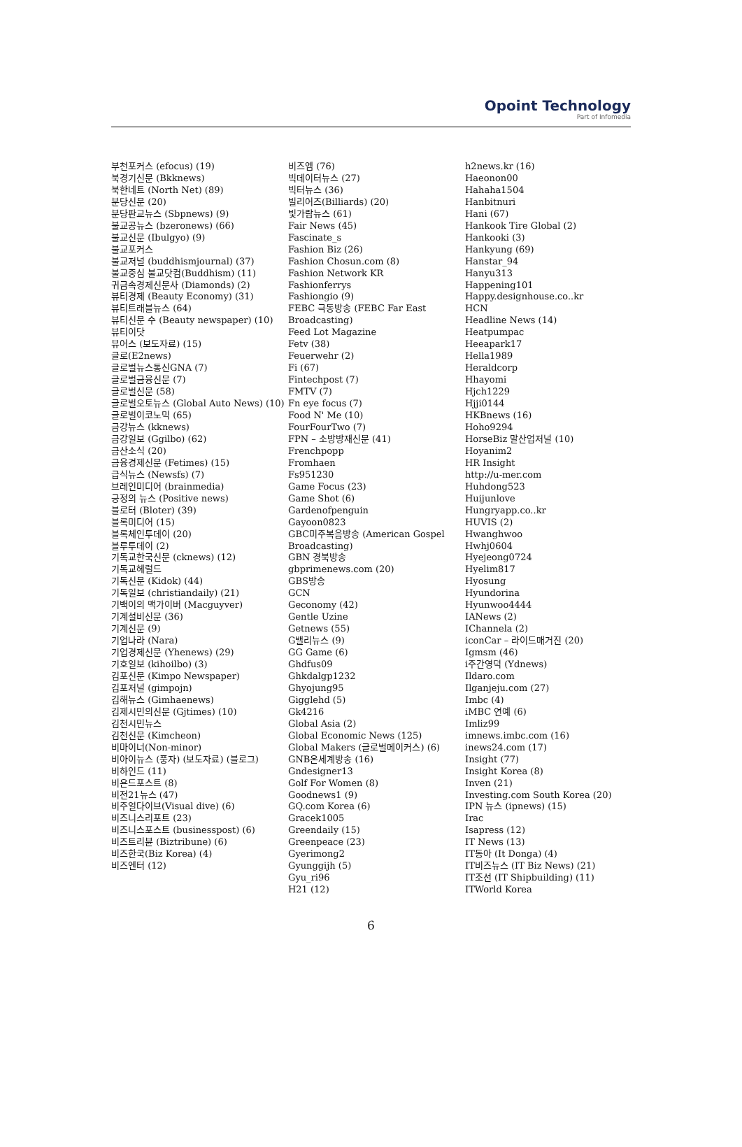Opoint Technology
Part of Infomedia
부천포커스 (efocus) (19)
북경기신문 (Bkknews)
북한네트 (North Net) (89)
분당신문 (20)
분당판교뉴스 (Sbpnews) (9)
불교공뉴스 (bzeronews) (66)
불교신문 (Ibulgyo) (9)
불교포커스
불교저널 (buddhismjournal) (37)
불교중심 불교닷컴(Buddhism) (11)
귀금속경제신문사 (Diamonds) (2)
뷰티경제 (Beauty Economy) (31)
뷰티트래블뉴스 (64)
뷰티신문 수 (Beauty newspaper) (10)
뷰티이닷
뷰어스 (보도자료) (15)
글로(E2news)
글로벌뉴스통신GNA (7)
글로벌금융신문 (7)
글로벌신문 (58)
글로벌오토뉴스 (Global Auto News) (10)
글로벌이코노믹 (65)
금강뉴스 (kknews)
금강일보 (Ggilbo) (62)
금산소식 (20)
금융경제신문 (Fetimes) (15)
급식뉴스 (Newsfs) (7)
브레인미디어 (brainmedia)
긍정의 뉴스 (Positive news)
블로터 (Bloter) (39)
블록미디어 (15)
블록체인투데이 (20)
블루투데이 (2)
기독교한국신문 (cknews) (12)
기독교헤럴드
기독신문 (Kidok) (44)
기독일보 (christiandaily) (21)
기백이의 맥가이버 (Macguyver)
기계설비신문 (36)
기계신문 (9)
기업나라 (Nara)
기업경제신문 (Yhenews) (29)
기호일보 (kihoilbo) (3)
김포신문 (Kimpo Newspaper)
김포저널 (gimpojn)
김해뉴스 (Gimhaenews)
김제시민의신문 (Gjtimes) (10)
김천시민뉴스
김천신문 (Kimcheon)
비마이너(Non-minor)
비아이뉴스 (풍자) (보도자료) (블로그)
비하인드 (11)
비욘드포스트 (8)
비전21뉴스 (47)
비주얼다이브(Visual dive) (6)
비즈니스리포트 (23)
비즈니스포스트 (businesspost) (6)
비즈트리뷴 (Biztribune) (6)
비즈한국(Biz Korea) (4)
비즈엔터 (12)
비즈엠 (76)
빅데이터뉴스 (27)
빅터뉴스 (36)
빌리어즈(Billiards) (20)
빛가람뉴스 (61)
Fair News (45)
Fascinate_s
Fashion Biz (26)
Fashion Chosun.com (8)
Fashion Network KR
Fashionferrys
Fashiongio (9)
FEBC 극동방송 (FEBC Far East Broadcasting)
Feed Lot Magazine
Fetv (38)
Feuerwehr (2)
Fi (67)
Fintechpost (7)
FMTV (7)
Fn eye focus (7)
Food N' Me (10)
FourFourTwo (7)
FPN – 소방방재신문 (41)
Frenchpopp
Fromhaen
Fs951230
Game Focus (23)
Game Shot (6)
Gardenofpenguin
Gayoon0823
GBC미주복음방송 (American Gospel Broadcasting)
GBN 경북방송
gbprimenews.com (20)
GBS방송
GCN
Geconomy (42)
Gentle Uzine
Getnews (55)
G밸리뉴스 (9)
GG Game (6)
Ghdfus09
Ghkdalgp1232
Ghyojung95
Gigglehd (5)
Gk4216
Global Asia (2)
Global Economic News (125)
Global Makers (글로벌메이커스) (6)
GNB온세계방송 (16)
Gndesigner13
Golf For Women (8)
Goodnews1 (9)
GQ.com Korea (6)
Gracek1005
Greendaily (15)
Greenpeace (23)
Gyerimong2
Gyunggijh (5)
Gyu_ri96
H21 (12)
h2news.kr (16)
Haeonon00
Hahaha1504
Hanbitnuri
Hani (67)
Hankook Tire Global (2)
Hankooki (3)
Hankyung (69)
Hanstar_94
Hanyu313
Happening101
Happy.designhouse.co..kr
HCN
Headline News (14)
Heatpumpac
Heeapark17
Hella1989
Heraldcorp
Hhayomi
Hjch1229
Hjji0144
HKBnews (16)
Hoho9294
HorseBiz 말산업저널 (10)
Hoyanim2
HR Insight
http://u-mer.com
Huhdong523
Huijunlove
Hungryapp.co..kr
HUVIS (2)
Hwanghwoo
Hwhj0604
Hyejeong0724
Hyelim817
Hyosung
Hyundorina
Hyunwoo4444
IANews (2)
IChannela (2)
iconCar – 라이드매거진 (20)
Igmsm (46)
i주간영덕 (Ydnews)
Ildaro.com
Ilganjeju.com (27)
Imbc (4)
iMBC 연예 (6)
Imliz99
imnews.imbc.com (16)
inews24.com (17)
Insight (77)
Insight Korea (8)
Inven (21)
Investing.com South Korea (20)
IPN 뉴스 (ipnews) (15)
Irac
Isapress (12)
IT News (13)
IT동아 (It Donga) (4)
IT비즈뉴스 (IT Biz News) (21)
IT조선 (IT Shipbuilding) (11)
ITWorld Korea
6